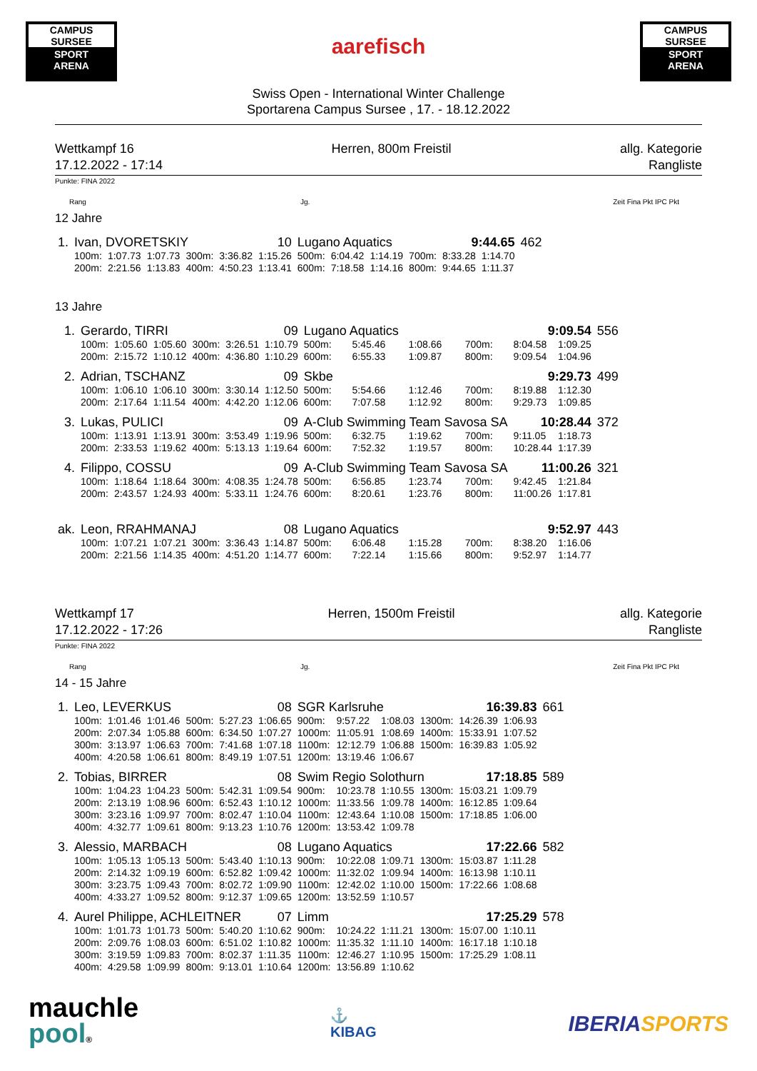CAMPUS SURSEE
SPORT
ARENA
aarefisch
CAMPUS SURSEE
SPORT
ARENA
Swiss Open - International Winter Challenge
Sportarena Campus Sursee , 17. - 18.12.2022
Wettkampf 16
17.12.2022 - 17:14
Herren, 800m Freistil allg. Kategorie
Rangliste
Punkte: FINA 2022
Rang Jg. Zeit Fina Pkt IPC Pkt
12 Jahre
| 1. | Ivan, DVORETSKIY | | | | | 10 | Lugano Aquatics | | | | 9:44.65 | | 462 |
| | 100m: | 1:07.73 | 1:07.73 | 300m: | 3:36.82 | 1:15.26 | 500m: | 6:04.42 | 1:14.19 | 700m: | 8:33.28 | 1:14.70 | |
| | 200m: | 2:21.56 | 1:13.83 | 400m: | 4:50.23 | 1:13.41 | 600m: | 7:18.58 | 1:14.16 | 800m: | 9:44.65 | 1:11.37 | |
13 Jahre
| 1. | Gerardo, TIRRI | | | | | 09 | Lugano Aquatics | | | | 9:09.54 | | 556 |
| | 100m: | 1:05.60 | 1:05.60 | 300m: | 3:26.51 | 1:10.79 | 500m: | 5:45.46 | 1:08.66 | 700m: | 8:04.58 | 1:09.25 | |
| | 200m: | 2:15.72 | 1:10.12 | 400m: | 4:36.80 | 1:10.29 | 600m: | 6:55.33 | 1:09.87 | 800m: | 9:09.54 | 1:04.96 | |
| 2. | Adrian, TSCHANZ | | | | | 09 | Skbe | | | | 9:29.73 | | 499 |
| | 100m: | 1:06.10 | 1:06.10 | 300m: | 3:30.14 | 1:12.50 | 500m: | 5:54.66 | 1:12.46 | 700m: | 8:19.88 | 1:12.30 | |
| | 200m: | 2:17.64 | 1:11.54 | 400m: | 4:42.20 | 1:12.06 | 600m: | 7:07.58 | 1:12.92 | 800m: | 9:29.73 | 1:09.85 | |
| 3. | Lukas, PULICI | | | | | 09 | A-Club Swimming Team Savosa SA | | | | 10:28.44 | | 372 |
| | 100m: | 1:13.91 | 1:13.91 | 300m: | 3:53.49 | 1:19.96 | 500m: | 6:32.75 | 1:19.62 | 700m: | 9:11.05 | 1:18.73 | |
| | 200m: | 2:33.53 | 1:19.62 | 400m: | 5:13.13 | 1:19.64 | 600m: | 7:52.32 | 1:19.57 | 800m: | 10:28.44 | 1:17.39 | |
| 4. | Filippo, COSSU | | | | | 09 | A-Club Swimming Team Savosa SA | | | | 11:00.26 | | 321 |
| | 100m: | 1:18.64 | 1:18.64 | 300m: | 4:08.35 | 1:24.78 | 500m: | 6:56.85 | 1:23.74 | 700m: | 9:42.45 | 1:21.84 | |
| | 200m: | 2:43.57 | 1:24.93 | 400m: | 5:33.11 | 1:24.76 | 600m: | 8:20.61 | 1:23.76 | 800m: | 11:00.26 | 1:17.81 | |
| ak. | Leon, RRAHMANAJ | | | | | 08 | Lugano Aquatics | | | | 9:52.97 | | 443 |
| | 100m: | 1:07.21 | 1:07.21 | 300m: | 3:36.43 | 1:14.87 | 500m: | 6:06.48 | 1:15.28 | 700m: | 8:38.20 | 1:16.06 | |
| | 200m: | 2:21.56 | 1:14.35 | 400m: | 4:51.20 | 1:14.77 | 600m: | 7:22.14 | 1:15.66 | 800m: | 9:52.97 | 1:14.77 | |
Wettkampf 17
17.12.2022 - 17:26
Herren, 1500m Freistil allg. Kategorie
Rangliste
Punkte: FINA 2022
Rang Jg. Zeit Fina Pkt IPC Pkt
14 - 15 Jahre
| 1. | Leo, LEVERKUS | | | | | 08 | SGR Karlsruhe | | | | 16:39.83 | | 661 |
| | 100m: | 1:01.46 | 1:01.46 | 500m: | 5:27.23 | 1:06.65 | 900m: | 9:57.22 | 1:08.03 | 1300m: | 14:26.39 | 1:06.93 | |
| | 200m: | 2:07.34 | 1:05.88 | 600m: | 6:34.50 | 1:07.27 | 1000m: | 11:05.91 | 1:08.69 | 1400m: | 15:33.91 | 1:07.52 | |
| | 300m: | 3:13.97 | 1:06.63 | 700m: | 7:41.68 | 1:07.18 | 1100m: | 12:12.79 | 1:06.88 | 1500m: | 16:39.83 | 1:05.92 | |
| | 400m: | 4:20.58 | 1:06.61 | 800m: | 8:49.19 | 1:07.51 | 1200m: | 13:19.46 | 1:06.67 | | | | |
| 2. | Tobias, BIRRER | | | | | 08 | Swim Regio Solothurn | | | | 17:18.85 | | 589 |
| | 100m: | 1:04.23 | 1:04.23 | 500m: | 5:42.31 | 1:09.54 | 900m: | 10:23.78 | 1:10.55 | 1300m: | 15:03.21 | 1:09.79 | |
| | 200m: | 2:13.19 | 1:08.96 | 600m: | 6:52.43 | 1:10.12 | 1000m: | 11:33.56 | 1:09.78 | 1400m: | 16:12.85 | 1:09.64 | |
| | 300m: | 3:23.16 | 1:09.97 | 700m: | 8:02.47 | 1:10.04 | 1100m: | 12:43.64 | 1:10.08 | 1500m: | 17:18.85 | 1:06.00 | |
| | 400m: | 4:32.77 | 1:09.61 | 800m: | 9:13.23 | 1:10.76 | 1200m: | 13:53.42 | 1:09.78 | | | | |
| 3. | Alessio, MARBACH | | | | | 08 | Lugano Aquatics | | | | 17:22.66 | | 582 |
| | 100m: | 1:05.13 | 1:05.13 | 500m: | 5:43.40 | 1:10.13 | 900m: | 10:22.08 | 1:09.71 | 1300m: | 15:03.87 | 1:11.28 | |
| | 200m: | 2:14.32 | 1:09.19 | 600m: | 6:52.82 | 1:09.42 | 1000m: | 11:32.02 | 1:09.94 | 1400m: | 16:13.98 | 1:10.11 | |
| | 300m: | 3:23.75 | 1:09.43 | 700m: | 8:02.72 | 1:09.90 | 1100m: | 12:42.02 | 1:10.00 | 1500m: | 17:22.66 | 1:08.68 | |
| | 400m: | 4:33.27 | 1:09.52 | 800m: | 9:12.37 | 1:09.65 | 1200m: | 13:52.59 | 1:10.57 | | | | |
| 4. | Aurel Philippe, ACHLEITNER | | | | | 07 | Limm | | | | 17:25.29 | | 578 |
| | 100m: | 1:01.73 | 1:01.73 | 500m: | 5:40.20 | 1:10.62 | 900m: | 10:24.22 | 1:11.21 | 1300m: | 15:07.00 | 1:10.11 | |
| | 200m: | 2:09.76 | 1:08.03 | 600m: | 6:51.02 | 1:10.82 | 1000m: | 11:35.32 | 1:11.10 | 1400m: | 16:17.18 | 1:10.18 | |
| | 300m: | 3:19.59 | 1:09.83 | 700m: | 8:02.37 | 1:11.35 | 1100m: | 12:46.27 | 1:10.95 | 1500m: | 17:25.29 | 1:08.11 | |
| | 400m: | 4:29.58 | 1:09.99 | 800m: | 9:13.01 | 1:10.64 | 1200m: | 13:56.89 | 1:10.62 | | | | |
mauchle
pool®
⚓
KIBAG
IBERIA SPORTS